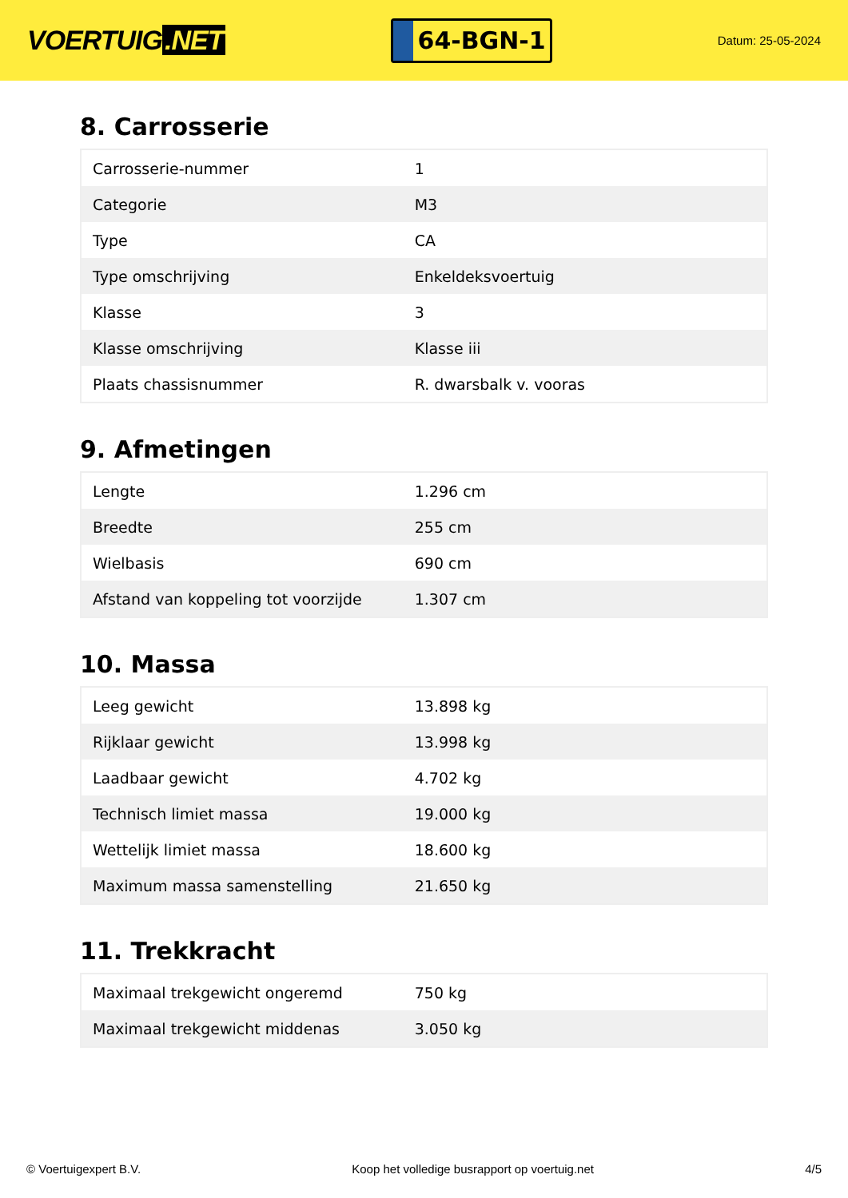VOERTUIG.NET
64-BGN-1
Datum: 25-05-2024
8. Carrosserie
| Carrosserie-nummer | 1 |
| Categorie | M3 |
| Type | CA |
| Type omschrijving | Enkeldeksvoertuig |
| Klasse | 3 |
| Klasse omschrijving | Klasse iii |
| Plaats chassisnummer | R. dwarsbalk v. vooras |
9. Afmetingen
| Lengte | 1.296 cm |
| Breedte | 255 cm |
| Wielbasis | 690 cm |
| Afstand van koppeling tot voorzijde | 1.307 cm |
10. Massa
| Leeg gewicht | 13.898 kg |
| Rijklaar gewicht | 13.998 kg |
| Laadbaar gewicht | 4.702 kg |
| Technisch limiet massa | 19.000 kg |
| Wettelijk limiet massa | 18.600 kg |
| Maximum massa samenstelling | 21.650 kg |
11. Trekkracht
| Maximaal trekgewicht ongeremd | 750 kg |
| Maximaal trekgewicht middenas | 3.050 kg |
© Voertuigexpert B.V. Koop het volledige busrapport op voertuig.net 4/5